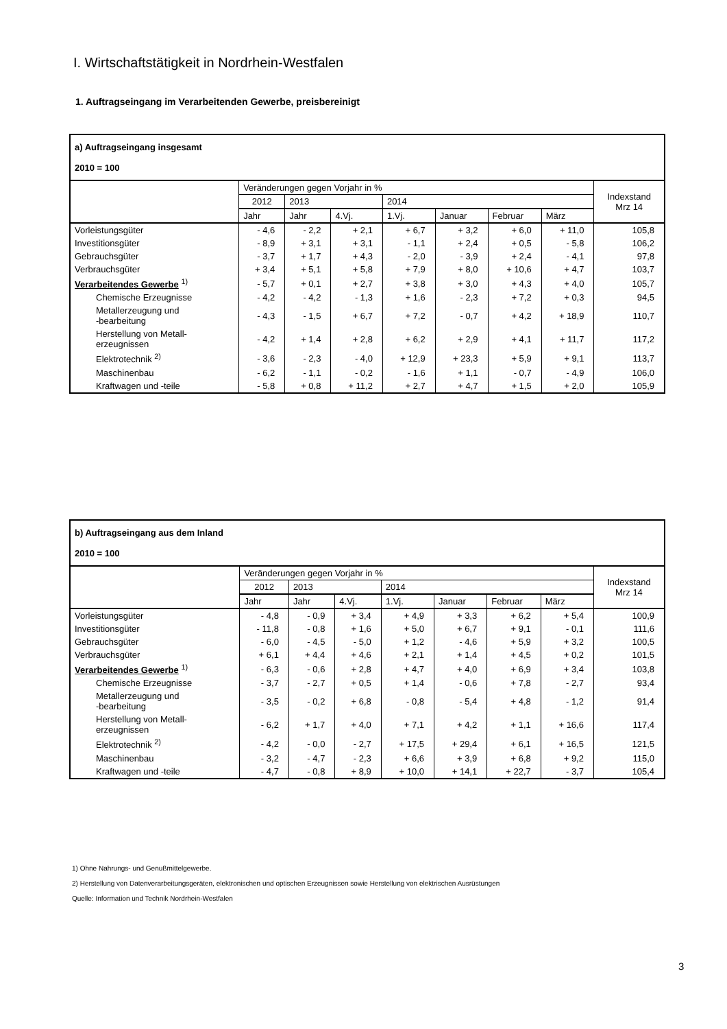I. Wirtschaftstätigkeit in Nordrhein-Westfalen
1. Auftragseingang im Verarbeitenden Gewerbe, preisbereinigt
| a) Auftragseingang insgesamt 2010 = 100 | | | | | | | | |
| --- | --- | --- | --- | --- | --- | --- | --- | --- |
| | Veränderungen gegen Vorjahr in % | | | | | | | Indexstand Mrz 14 |
| | 2012 | 2013 | | 2014 | | | | |
| | Jahr | Jahr | 4.Vj. | 1.Vj. | Januar | Februar | März | |
| Vorleistungsgüter | - 4,6 | - 2,2 | + 2,1 | + 6,7 | + 3,2 | + 6,0 | + 11,0 | 105,8 |
| Investitionsgüter | - 8,9 | + 3,1 | + 3,1 | - 1,1 | + 2,4 | + 0,5 | - 5,8 | 106,2 |
| Gebrauchsgüter | - 3,7 | + 1,7 | + 4,3 | - 2,0 | - 3,9 | + 2,4 | - 4,1 | 97,8 |
| Verbrauchsgüter | + 3,4 | + 5,1 | + 5,8 | + 7,9 | + 8,0 | + 10,6 | + 4,7 | 103,7 |
| Verarbeitendes Gewerbe <sup>1)</sup> | - 5,7 | + 0,1 | + 2,7 | + 3,8 | + 3,0 | + 4,3 | + 4,0 | 105,7 |
| Chemische Erzeugnisse | - 4,2 | - 4,2 | - 1,3 | + 1,6 | - 2,3 | + 7,2 | + 0,3 | 94,5 |
| Metallerzeugung und -bearbeitung | - 4,3 | - 1,5 | + 6,7 | + 7,2 | - 0,7 | + 4,2 | + 18,9 | 110,7 |
| Herstellung von Metall- erzeugnissen | - 4,2 | + 1,4 | + 2,8 | + 6,2 | + 2,9 | + 4,1 | + 11,7 | 117,2 |
| Elektrotechnik <sup>2)</sup> | - 3,6 | - 2,3 | - 4,0 | + 12,9 | + 23,3 | + 5,9 | + 9,1 | 113,7 |
| Maschinenbau | - 6,2 | - 1,1 | - 0,2 | - 1,6 | + 1,1 | - 0,7 | - 4,9 | 106,0 |
| Kraftwagen und -teile | - 5,8 | + 0,8 | + 11,2 | + 2,7 | + 4,7 | + 1,5 | + 2,0 | 105,9 |
| b) Auftragseingang aus dem Inland 2010 = 100 | | | | | | | | |
| --- | --- | --- | --- | --- | --- | --- | --- | --- |
| | Veränderungen gegen Vorjahr in % | | | | | | | Indexstand Mrz 14 |
| | 2012 | 2013 | | 2014 | | | | |
| | Jahr | Jahr | 4.Vj. | 1.Vj. | Januar | Februar | März | |
| Vorleistungsgüter | - 4,8 | - 0,9 | + 3,4 | + 4,9 | + 3,3 | + 6,2 | + 5,4 | 100,9 |
| Investitionsgüter | - 11,8 | - 0,8 | + 1,6 | + 5,0 | + 6,7 | + 9,1 | - 0,1 | 111,6 |
| Gebrauchsgüter | - 6,0 | - 4,5 | - 5,0 | + 1,2 | - 4,6 | + 5,9 | + 3,2 | 100,5 |
| Verbrauchsgüter | + 6,1 | + 4,4 | + 4,6 | + 2,1 | + 1,4 | + 4,5 | + 0,2 | 101,5 |
| Verarbeitendes Gewerbe <sup>1)</sup> | - 6,3 | - 0,6 | + 2,8 | + 4,7 | + 4,0 | + 6,9 | + 3,4 | 103,8 |
| Chemische Erzeugnisse | - 3,7 | - 2,7 | + 0,5 | + 1,4 | - 0,6 | + 7,8 | - 2,7 | 93,4 |
| Metallerzeugung und -bearbeitung | - 3,5 | - 0,2 | + 6,8 | - 0,8 | - 5,4 | + 4,8 | - 1,2 | 91,4 |
| Herstellung von Metall- erzeugnissen | - 6,2 | + 1,7 | + 4,0 | + 7,1 | + 4,2 | + 1,1 | + 16,6 | 117,4 |
| Elektrotechnik <sup>2)</sup> | - 4,2 | - 0,0 | - 2,7 | + 17,5 | + 29,4 | + 6,1 | + 16,5 | 121,5 |
| Maschinenbau | - 3,2 | - 4,7 | - 2,3 | + 6,6 | + 3,9 | + 6,8 | + 9,2 | 115,0 |
| Kraftwagen und -teile | - 4,7 | - 0,8 | + 8,9 | + 10,0 | + 14,1 | + 22,7 | - 3,7 | 105,4 |
1) Ohne Nahrungs- und Genußmittelgewerbe.
2) Herstellung von Datenverarbeitungsgeräten, elektronischen und optischen Erzeugnissen sowie Herstellung von elektrischen Ausrüstungen
Quelle: Information und Technik Nordrhein-Westfalen
3